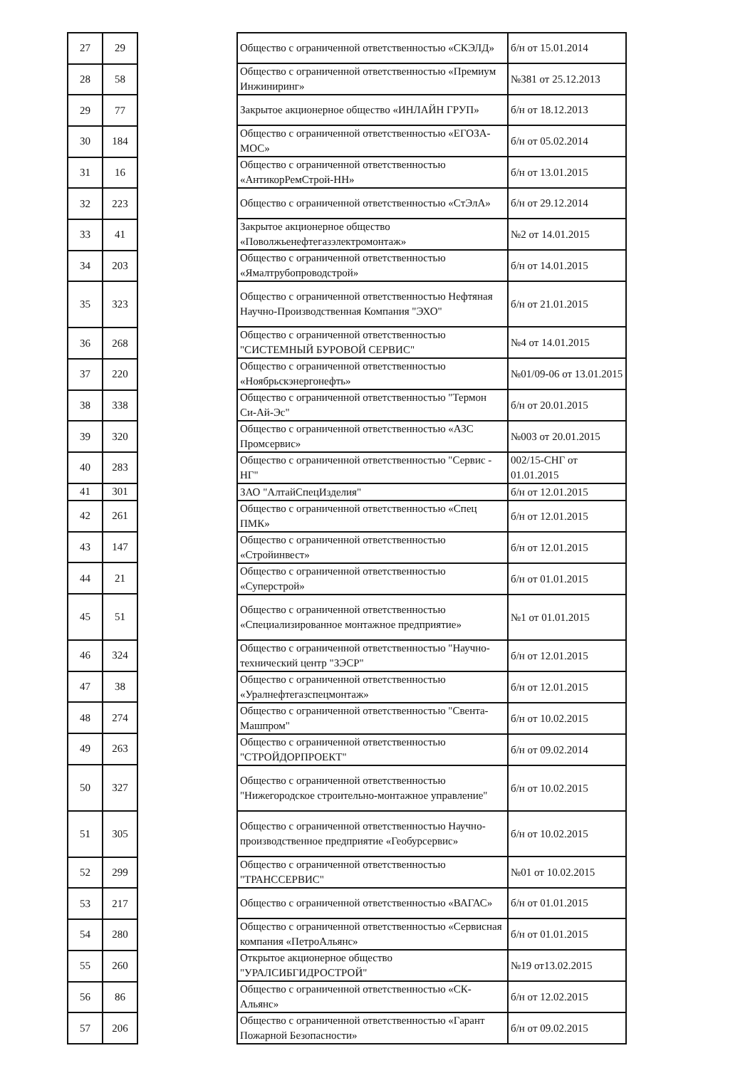| 27 | 29 |
| 28 | 58 |
| 29 | 77 |
| 30 | 184 |
| 31 | 16 |
| 32 | 223 |
| 33 | 41 |
| 34 | 203 |
| 35 | 323 |
| 36 | 268 |
| 37 | 220 |
| 38 | 338 |
| 39 | 320 |
| 40 | 283 |
| 41 | 301 |
| 42 | 261 |
| 43 | 147 |
| 44 | 21 |
| 45 | 51 |
| 46 | 324 |
| 47 | 38 |
| 48 | 274 |
| 49 | 263 |
| 50 | 327 |
| 51 | 305 |
| 52 | 299 |
| 53 | 217 |
| 54 | 280 |
| 55 | 260 |
| 56 | 86 |
| 57 | 206 |
| Общество с ограниченной ответственностью «СКЭЛД» | б/н от 15.01.2014 |
| Общество с ограниченной ответственностью «Премиум Инжиниринг» | №381 от 25.12.2013 |
| Закрытое акционерное общество «ИНЛАЙН ГРУП» | б/н от 18.12.2013 |
| Общество с ограниченной ответственностью «ЕГОЗА-МОС» | б/н от 05.02.2014 |
| Общество с ограниченной ответственностью «АнтикорРемСтрой-НН» | б/н от 13.01.2015 |
| Общество с ограниченной ответственностью «СтЭлА» | б/н от 29.12.2014 |
| Закрытое акционерное общество «Поволжьенефтегазэлектромонтаж» | №2 от 14.01.2015 |
| Общество с ограниченной ответственностью «Ямалтрубопроводстрой» | б/н от 14.01.2015 |
| Общество с ограниченной ответственностью Нефтяная Научно-Производственная Компания "ЭХО" | б/н от 21.01.2015 |
| Общество с ограниченной ответственностью "СИСТЕМНЫЙ БУРОВОЙ СЕРВИС" | №4 от 14.01.2015 |
| Общество с ограниченной ответственностью «Ноябрьскэнергонефть» | №01/09-06 от 13.01.2015 |
| Общество с ограниченной ответственностью "Термон Си-Ай-Эс" | б/н от 20.01.2015 |
| Общество с ограниченной ответственностью «АЗС Промсервис» | №003 от 20.01.2015 |
| Общество с ограниченной ответственностью "Сервис - НГ" | 002/15-СНГ от 01.01.2015 |
| ЗАО "АлтайСпецИзделия" | б/н от 12.01.2015 |
| Общество с ограниченной ответственностью «Спец ПМК» | б/н от 12.01.2015 |
| Общество с ограниченной ответственностью «Стройинвест» | б/н от 12.01.2015 |
| Общество с ограниченной ответственностью «Суперстрой» | б/н от 01.01.2015 |
| Общество с ограниченной ответственностью «Специализированное монтажное предприятие» | №1 от 01.01.2015 |
| Общество с ограниченной ответственностью "Научно-технический центр "ЗЭСР" | б/н от 12.01.2015 |
| Общество с ограниченной ответственностью «Уралнефтегазспецмонтаж» | б/н от 12.01.2015 |
| Общество с ограниченной ответственностью "Свента-Машпром" | б/н от 10.02.2015 |
| Общество с ограниченной ответственностью "СТРОЙДОРПРОЕКТ" | б/н от 09.02.2014 |
| Общество с ограниченной ответственностью "Нижегородское строительно-монтажное управление" | б/н от 10.02.2015 |
| Общество с ограниченной ответственностью Научно-производственное предприятие «Геобурсервис» | б/н от 10.02.2015 |
| Общество с ограниченной ответственностью "ТРАНССЕРВИС" | №01 от 10.02.2015 |
| Общество с ограниченной ответственностью «ВАГАС» | б/н от 01.01.2015 |
| Общество с ограниченной ответственностью «Сервисная компания «ПетроАльянс» | б/н от 01.01.2015 |
| Открытое акционерное общество "УРАЛСИБГИДРОСТРОЙ" | №19 от13.02.2015 |
| Общество с ограниченной ответственностью «СК-Альянс» | б/н от 12.02.2015 |
| Общество с ограниченной ответственностью «Гарант Пожарной Безопасности» | б/н от 09.02.2015 |